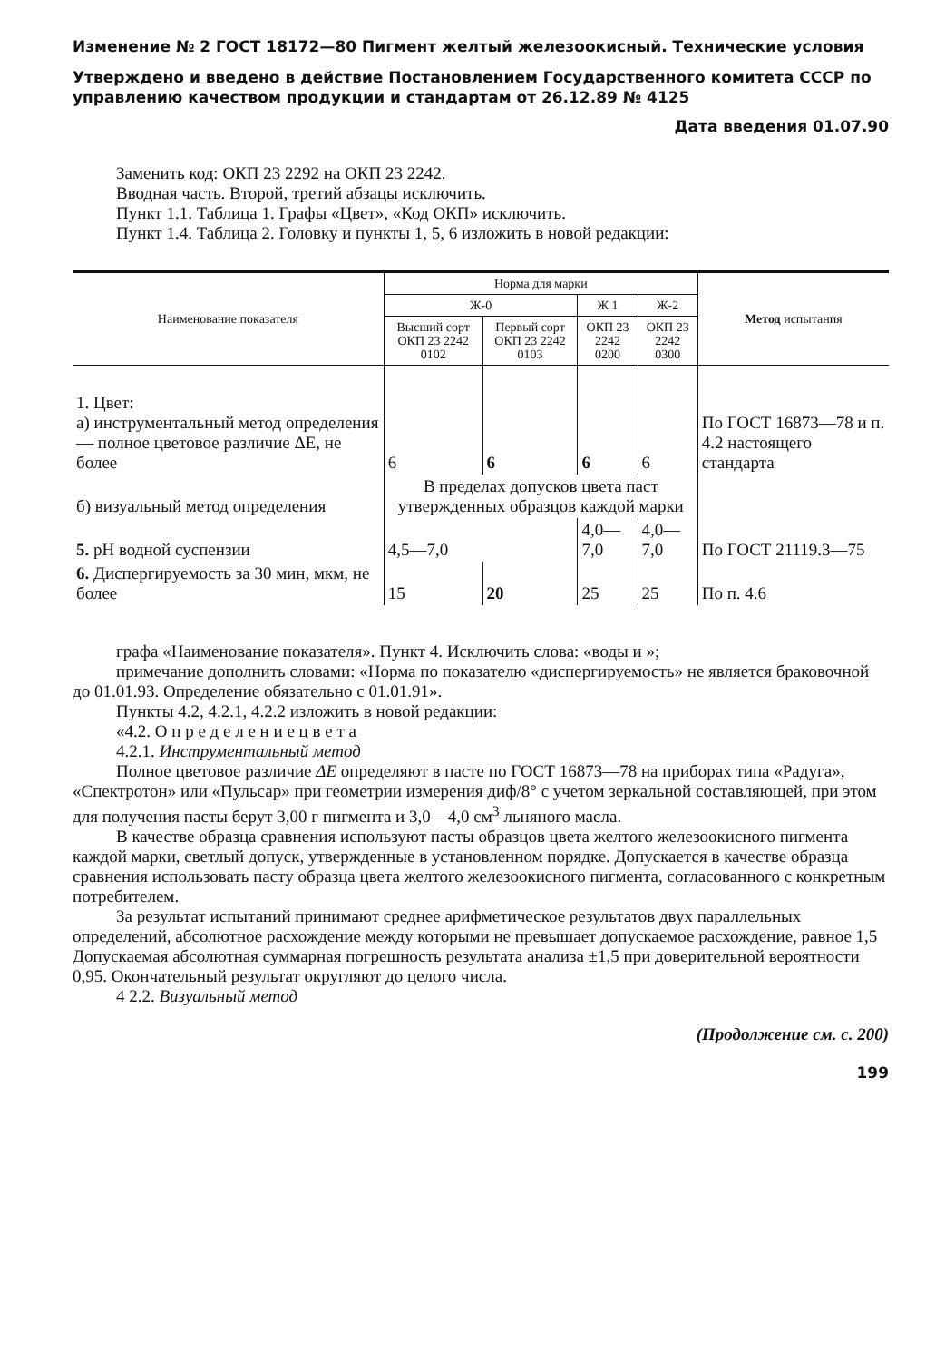Изменение № 2 ГОСТ 18172—80 Пигмент желтый железоокисный. Технические условия
Утверждено и введено в действие Постановлением Государственного комитета СССР по управлению качеством продукции и стандартам от 26.12.89 № 4125
Дата введения 01.07.90
Заменить код: ОКП 23 2292 на ОКП 23 2242.
Вводная часть. Второй, третий абзацы исключить.
Пункт 1.1. Таблица 1. Графы «Цвет», «Код ОКП» исключить.
Пункт 1.4. Таблица 2. Головку и пункты 1, 5, 6 изложить в новой редакции:
| Наименование показателя | Норма для марки | | | | Метод испытания |
| --- | --- | --- | --- | --- | --- |
| | Ж-0 | | Ж 1 | Ж-2 | |
| | Высший сорт ОКП 23 2242 0102 | Первый сорт ОКП 23 2242 0103 | ОКП 23 2242 0200 | ОКП 23 2242 0300 | |
| 1. Цвет: а) инструментальный метод определения — полное цветовое различие ΔE, не более | 6 | 6 | 6 | 6 | По ГОСТ 16873—78 и п. 4.2 настоящего стандарта |
| б) визуальный метод определения | В пределах допусков цвета паст утвержденных образцов каждой марки | | | | |
| 5. pH водной суспензии | 4,5—7,0 | | 4,0—7,0 | 4,0—7,0 | По ГОСТ 21119.3—75 |
| 6. Диспергируемость за 30 мин, мкм, не более | 15 | 20 | 25 | 25 | По п. 4.6 |
графа «Наименование показателя». Пункт 4. Исключить слова: «воды и »;
примечание дополнить словами: «Норма по показателю «диспергируемость» не является браковочной до 01.01.93. Определение обязательно с 01.01.91».
Пункты 4.2, 4.2.1, 4.2.2 изложить в новой редакции:
«4.2. О п р е д е л е н и е ц в е т а
4.2.1. Инструментальный метод
Полное цветовое различие ΔE определяют в пасте по ГОСТ 16873—78 на приборах типа «Радуга», «Спектротон» или «Пульсар» при геометрии измерения диф/8° с учетом зеркальной составляющей, при этом для получения пасты берут 3,00 г пигмента и 3,0—4,0 см<sup>3</sup> льняного масла.
В качестве образца сравнения используют пасты образцов цвета желтого железоокисного пигмента каждой марки, светлый допуск, утвержденные в установленном порядке. Допускается в качестве образца сравнения использовать пасту образца цвета желтого железоокисного пигмента, согласованного с конкретным потребителем.
За результат испытаний принимают среднее арифметическое результатов двух параллельных определений, абсолютное расхождение между которыми не превышает допускаемое расхождение, равное 1,5 Допускаемая абсолютная суммарная погрешность результата анализа ±1,5 при доверительной вероятности 0,95. Окончательный результат округляют до целого числа.
4 2.2. Визуальный метод
(Продолжение см. с. 200)
199